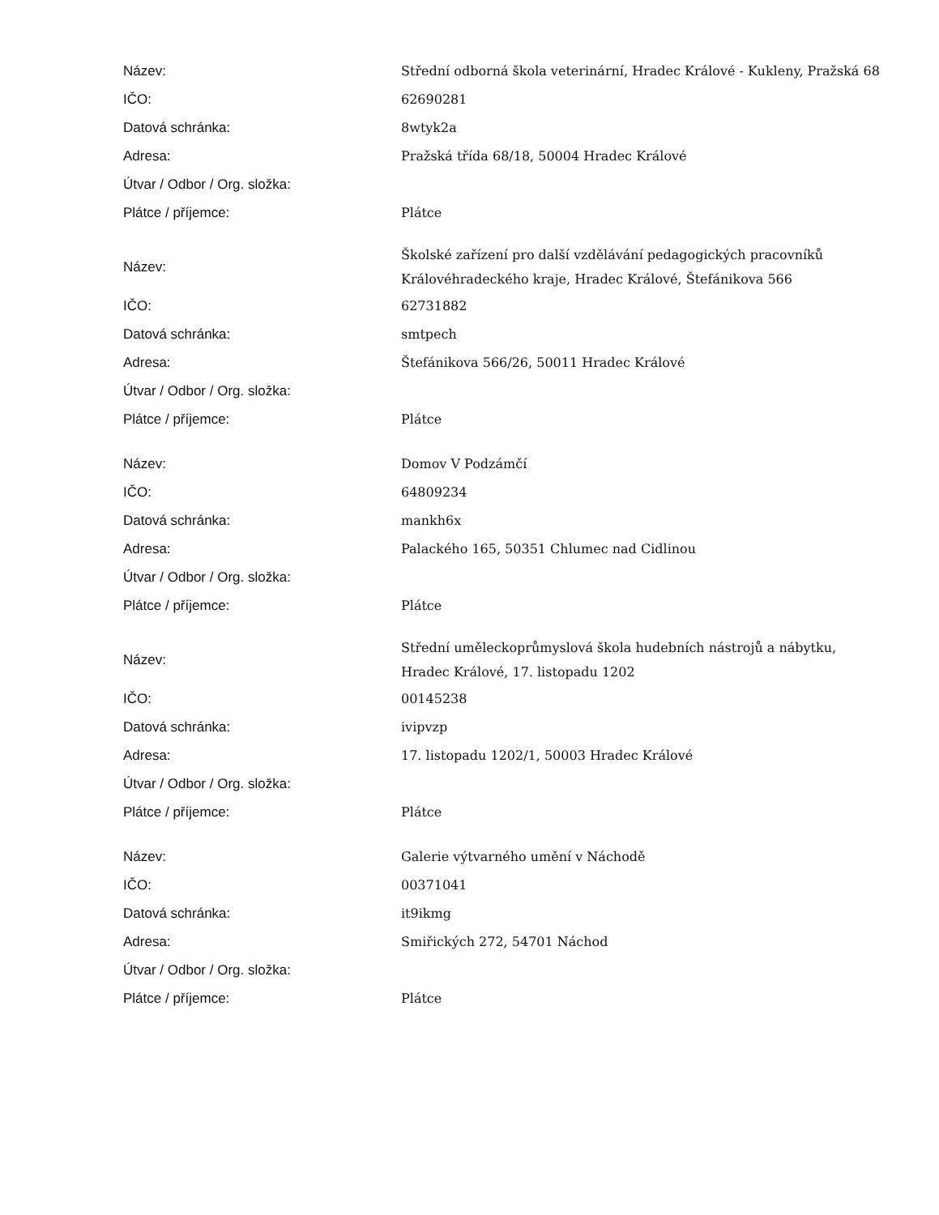| Název: | Střední odborná škola veterinární, Hradec Králové - Kukleny, Pražská 68 |
| IČO: | 62690281 |
| Datová schránka: | 8wtyk2a |
| Adresa: | Pražská třída 68/18, 50004 Hradec Králové |
| Útvar / Odbor / Org. složka: | |
| Plátce / příjemce: | Plátce |
| Název: | Školské zařízení pro další vzdělávání pedagogických pracovníků Královéhradeckého kraje, Hradec Králové, Štefánikova 566 |
| IČO: | 62731882 |
| Datová schránka: | smtpech |
| Adresa: | Štefánikova 566/26, 50011 Hradec Králové |
| Útvar / Odbor / Org. složka: | |
| Plátce / příjemce: | Plátce |
| Název: | Domov V Podzámčí |
| IČO: | 64809234 |
| Datová schránka: | mankh6x |
| Adresa: | Palackého 165, 50351 Chlumec nad Cidlinou |
| Útvar / Odbor / Org. složka: | |
| Plátce / příjemce: | Plátce |
| Název: | Střední uměleckoprůmyslová škola hudebních nástrojů a nábytku, Hradec Králové, 17. listopadu 1202 |
| IČO: | 00145238 |
| Datová schránka: | ivipvzp |
| Adresa: | 17. listopadu 1202/1, 50003 Hradec Králové |
| Útvar / Odbor / Org. složka: | |
| Plátce / příjemce: | Plátce |
| Název: | Galerie výtvarného umění v Náchodě |
| IČO: | 00371041 |
| Datová schránka: | it9ikmg |
| Adresa: | Smiřických 272, 54701 Náchod |
| Útvar / Odbor / Org. složka: | |
| Plátce / příjemce: | Plátce |